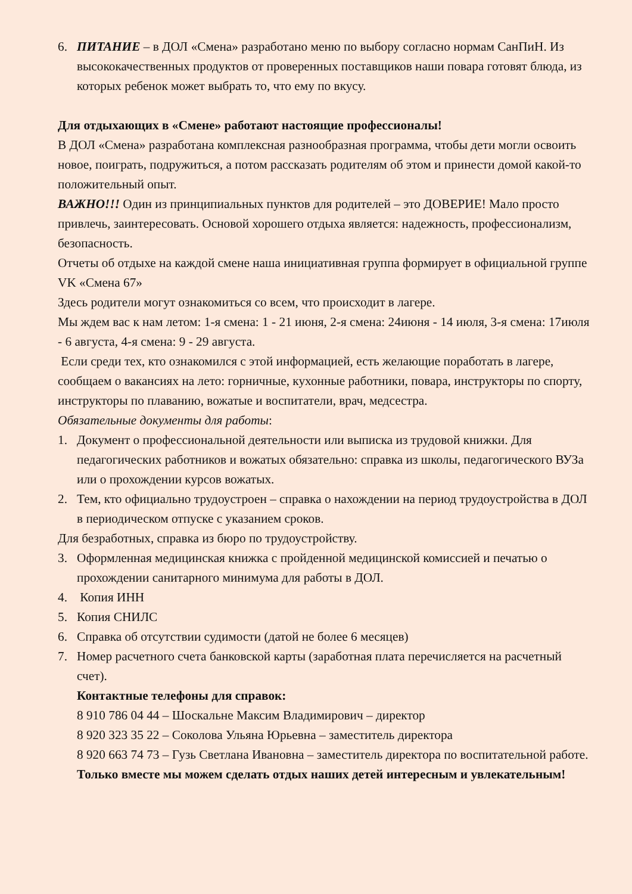6. ПИТАНИЕ – в ДОЛ «Смена» разработано меню по выбору согласно нормам СанПиН. Из высококачественных продуктов от проверенных поставщиков наши повара готовят блюда, из которых ребенок может выбрать то, что ему по вкусу.
Для отдыхающих в «Смене» работают настоящие профессионалы!
В ДОЛ «Смена» разработана комплексная разнообразная программа, чтобы дети могли освоить новое, поиграть, подружиться, а потом рассказать родителям об этом и принести домой какой-то положительный опыт.
ВАЖНО!!! Один из принципиальных пунктов для родителей – это ДОВЕРИЕ! Мало просто привлечь, заинтересовать. Основой хорошего отдыха является: надежность, профессионализм, безопасность.
Отчеты об отдыхе на каждой смене наша инициативная группа формирует в официальной группе VK «Смена 67»
Здесь родители могут ознакомиться со всем, что происходит в лагере.
Мы ждем вас к нам летом: 1-я смена: 1 - 21 июня, 2-я смена: 24июня - 14 июля, 3-я смена: 17июля - 6 августа, 4-я смена: 9 - 29 августа.
Если среди тех, кто ознакомился с этой информацией, есть желающие поработать в лагере, сообщаем о вакансиях на лето: горничные, кухонные работники, повара, инструкторы по спорту, инструкторы по плаванию, вожатые и воспитатели, врач, медсестра.
Обязательные документы для работы:
1. Документ о профессиональной деятельности или выписка из трудовой книжки. Для педагогических работников и вожатых обязательно: справка из школы, педагогического ВУЗа или о прохождении курсов вожатых.
2. Тем, кто официально трудоустроен – справка о нахождении на период трудоустройства в ДОЛ в периодическом отпуске с указанием сроков.
Для безработных, справка из бюро по трудоустройству.
3. Оформленная медицинская книжка с пройденной медицинской комиссией и печатью о прохождении санитарного минимума для работы в ДОЛ.
4. Копия ИНН
5. Копия СНИЛС
6. Справка об отсутствии судимости (датой не более 6 месяцев)
7. Номер расчетного счета банковской карты (заработная плата перечисляется на расчетный счет).
Контактные телефоны для справок:
8 910 786 04 44 – Шоскальне Максим Владимирович – директор
8 920 323 35 22 – Соколова Ульяна Юрьевна – заместитель директора
8 920 663 74 73 – Гузь Светлана Ивановна – заместитель директора по воспитательной работе.
Только вместе мы можем сделать отдых наших детей интересным и увлекательным!